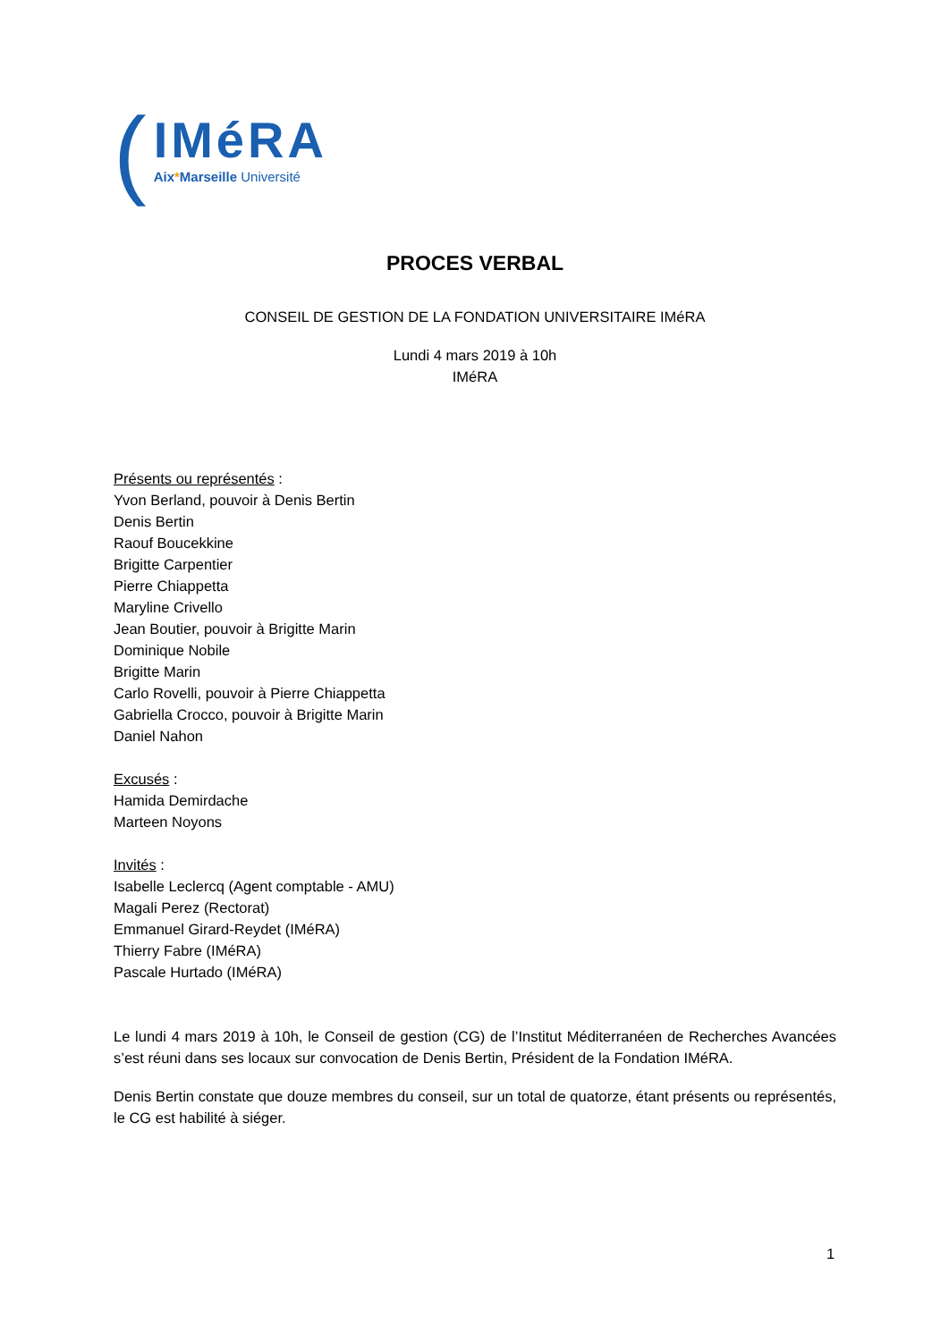(
IMéRA
Aix*Marseille Université
PROCES VERBAL
CONSEIL DE GESTION DE LA FONDATION UNIVERSITAIRE IMéRA
Lundi 4 mars 2019 à 10h
IMéRA
Présents ou représentés :
Yvon Berland, pouvoir à Denis Bertin
Denis Bertin
Raouf Boucekkine
Brigitte Carpentier
Pierre Chiappetta
Maryline Crivello
Jean Boutier, pouvoir à Brigitte Marin
Dominique Nobile
Brigitte Marin
Carlo Rovelli, pouvoir à Pierre Chiappetta
Gabriella Crocco, pouvoir à Brigitte Marin
Daniel Nahon
Excusés :
Hamida Demirdache
Marteen Noyons
Invités :
Isabelle Leclercq (Agent comptable - AMU)
Magali Perez (Rectorat)
Emmanuel Girard-Reydet (IMéRA)
Thierry Fabre (IMéRA)
Pascale Hurtado (IMéRA)
Le lundi 4 mars 2019 à 10h, le Conseil de gestion (CG) de l’Institut Méditerranéen de Recherches Avancées s’est réuni dans ses locaux sur convocation de Denis Bertin, Président de la Fondation IMéRA.
Denis Bertin constate que douze membres du conseil, sur un total de quatorze, étant présents ou représentés, le CG est habilité à siéger.
1